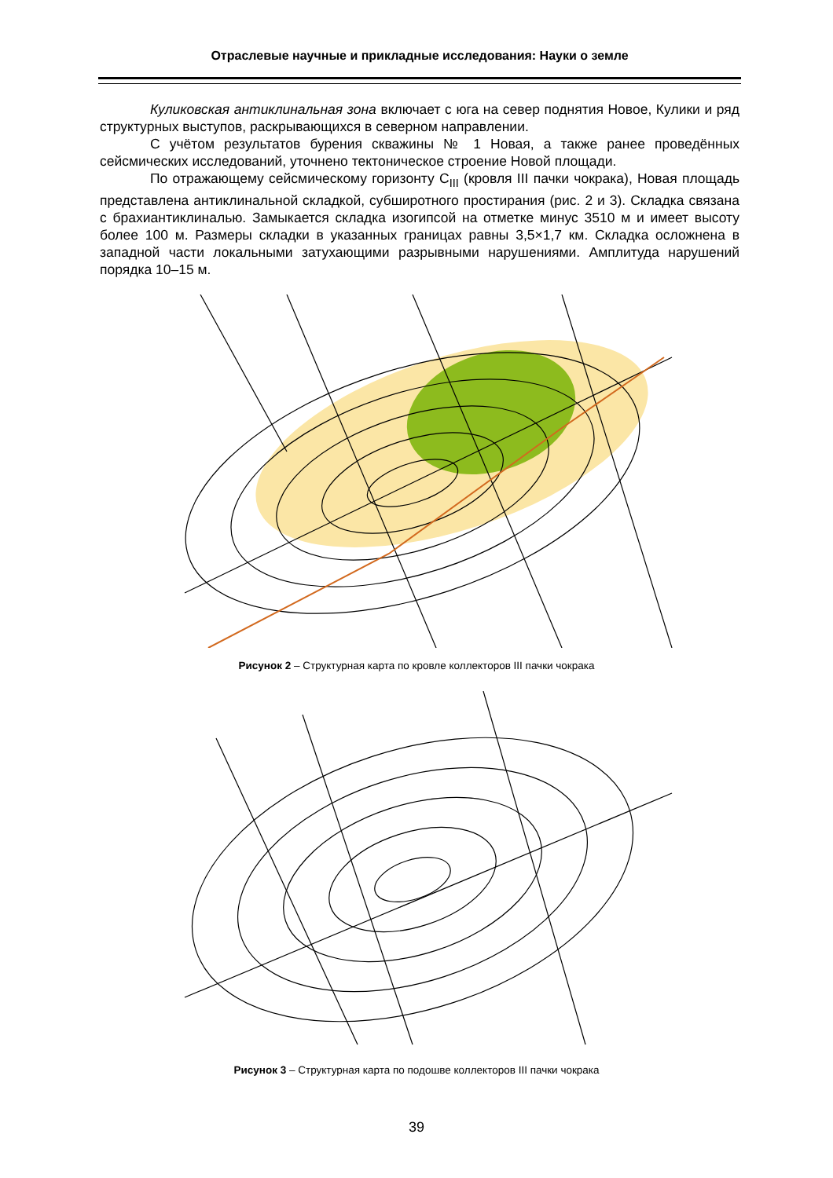Отраслевые научные и прикладные исследования: Науки о земле
Куликовская антиклинальная зона включает с юга на север поднятия Новое, Кулики и ряд структурных выступов, раскрывающихся в северном направлении.
С учётом результатов бурения скважины № 1 Новая, а также ранее проведённых сейсмических исследований, уточнено тектоническое строение Новой площади.
По отражающему сейсмическому горизонту C<sub>III</sub> (кровля III пачки чокрака), Новая площадь представлена антиклинальной складкой, субширотного простирания (рис. 2 и 3). Складка связана с брахиантиклиналью. Замыкается складка изогипсой на отметке минус 3510 м и имеет высоту более 100 м. Размеры складки в указанных границах равны 3,5×1,7 км. Складка осложнена в западной части локальными затухающими разрывными нарушениями. Амплитуда нарушений порядка 10–15 м.
Рисунок 2 – Структурная карта по кровле коллекторов III пачки чокрака
Рисунок 3 – Структурная карта по подошве коллекторов III пачки чокрака
39